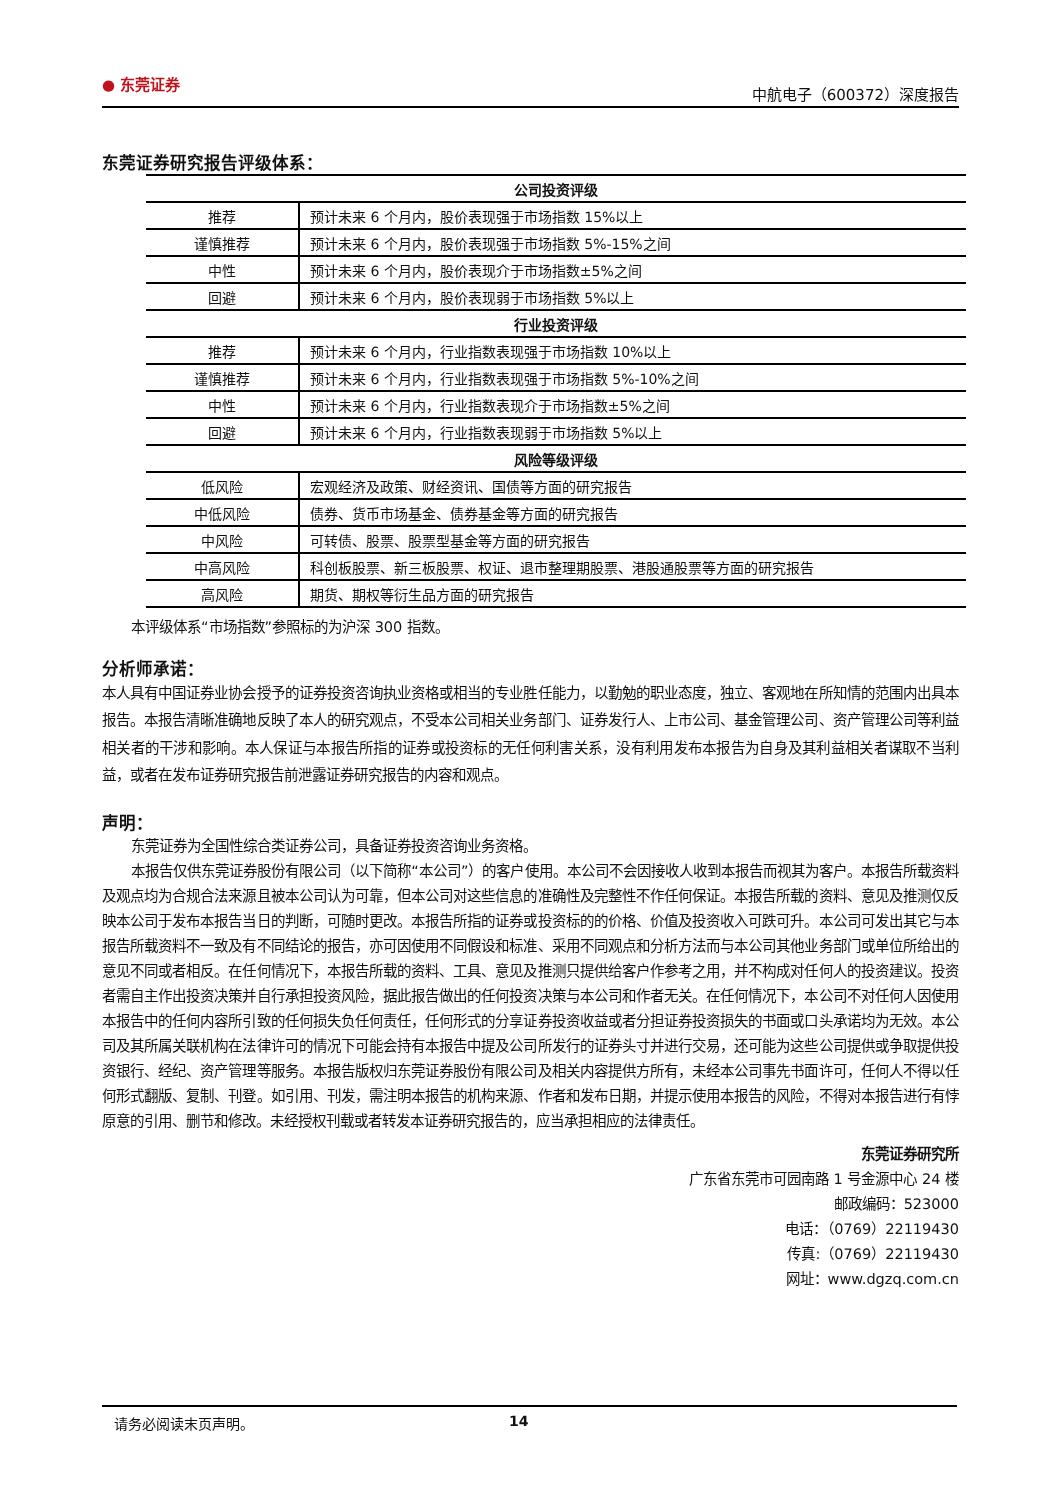● 东莞证券
中航电子（600372）深度报告
东莞证券研究报告评级体系：
| 公司投资评级 | |
| --- | --- |
| 推荐 | 预计未来 6 个月内，股价表现强于市场指数 15%以上 |
| 谨慎推荐 | 预计未来 6 个月内，股价表现强于市场指数 5%-15%之间 |
| 中性 | 预计未来 6 个月内，股价表现介于市场指数±5%之间 |
| 回避 | 预计未来 6 个月内，股价表现弱于市场指数 5%以上 |
| 行业投资评级 | |
| 推荐 | 预计未来 6 个月内，行业指数表现强于市场指数 10%以上 |
| 谨慎推荐 | 预计未来 6 个月内，行业指数表现强于市场指数 5%-10%之间 |
| 中性 | 预计未来 6 个月内，行业指数表现介于市场指数±5%之间 |
| 回避 | 预计未来 6 个月内，行业指数表现弱于市场指数 5%以上 |
| 风险等级评级 | |
| 低风险 | 宏观经济及政策、财经资讯、国债等方面的研究报告 |
| 中低风险 | 债券、货币市场基金、债券基金等方面的研究报告 |
| 中风险 | 可转债、股票、股票型基金等方面的研究报告 |
| 中高风险 | 科创板股票、新三板股票、权证、退市整理期股票、港股通股票等方面的研究报告 |
| 高风险 | 期货、期权等衍生品方面的研究报告 |
本评级体系“市场指数”参照标的为沪深 300 指数。
分析师承诺：
本人具有中国证券业协会授予的证券投资咨询执业资格或相当的专业胜任能力，以勤勉的职业态度，独立、客观地在所知情的范围内出具本报告。本报告清晰准确地反映了本人的研究观点，不受本公司相关业务部门、证券发行人、上市公司、基金管理公司、资产管理公司等利益相关者的干涉和影响。本人保证与本报告所指的证券或投资标的无任何利害关系，没有利用发布本报告为自身及其利益相关者谋取不当利益，或者在发布证券研究报告前泄露证券研究报告的内容和观点。
声明：
东莞证券为全国性综合类证券公司，具备证券投资咨询业务资格。
本报告仅供东莞证券股份有限公司（以下简称“本公司”）的客户使用。本公司不会因接收人收到本报告而视其为客户。本报告所载资料及观点均为合规合法来源且被本公司认为可靠，但本公司对这些信息的准确性及完整性不作任何保证。本报告所载的资料、意见及推测仅反映本公司于发布本报告当日的判断，可随时更改。本报告所指的证券或投资标的的价格、价值及投资收入可跌可升。本公司可发出其它与本报告所载资料不一致及有不同结论的报告，亦可因使用不同假设和标准、采用不同观点和分析方法而与本公司其他业务部门或单位所给出的意见不同或者相反。在任何情况下，本报告所载的资料、工具、意见及推测只提供给客户作参考之用，并不构成对任何人的投资建议。投资者需自主作出投资决策并自行承担投资风险，据此报告做出的任何投资决策与本公司和作者无关。在任何情况下，本公司不对任何人因使用本报告中的任何内容所引致的任何损失负任何责任，任何形式的分享证券投资收益或者分担证券投资损失的书面或口头承诺均为无效。本公司及其所属关联机构在法律许可的情况下可能会持有本报告中提及公司所发行的证券头寸并进行交易，还可能为这些公司提供或争取提供投资银行、经纪、资产管理等服务。本报告版权归东莞证券股份有限公司及相关内容提供方所有，未经本公司事先书面许可，任何人不得以任何形式翻版、复制、刊登。如引用、刊发，需注明本报告的机构来源、作者和发布日期，并提示使用本报告的风险，不得对本报告进行有悖原意的引用、删节和修改。未经授权刊载或者转发本证券研究报告的，应当承担相应的法律责任。
东莞证券研究所
广东省东莞市可园南路 1 号金源中心 24 楼
邮政编码：523000
电话：（0769）22119430
传真:（0769）22119430
网址：www.dgzq.com.cn
请务必阅读末页声明。 14